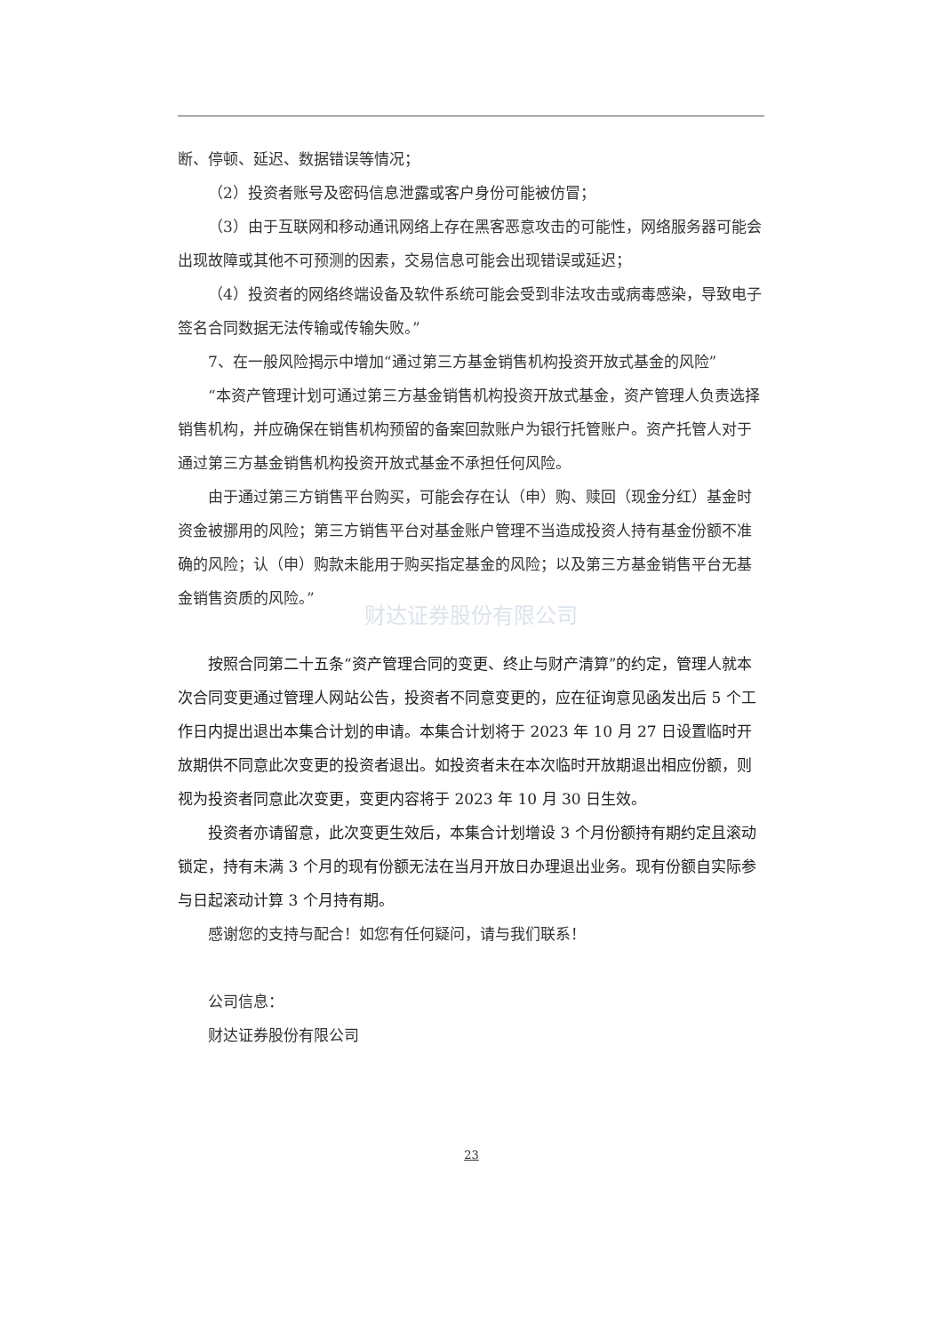断、停顿、延迟、数据错误等情况；
（2）投资者账号及密码信息泄露或客户身份可能被仿冒；
（3）由于互联网和移动通讯网络上存在黑客恶意攻击的可能性，网络服务器可能会出现故障或其他不可预测的因素，交易信息可能会出现错误或延迟；
（4）投资者的网络终端设备及软件系统可能会受到非法攻击或病毒感染，导致电子签名合同数据无法传输或传输失败。”
7、在一般风险揭示中增加“通过第三方基金销售机构投资开放式基金的风险”
“本资产管理计划可通过第三方基金销售机构投资开放式基金，资产管理人负责选择销售机构，并应确保在销售机构预留的备案回款账户为银行托管账户。资产托管人对于通过第三方基金销售机构投资开放式基金不承担任何风险。
由于通过第三方销售平台购买，可能会存在认（申）购、赎回（现金分红）基金时资金被挪用的风险；第三方销售平台对基金账户管理不当造成投资人持有基金份额不准确的风险；认（申）购款未能用于购买指定基金的风险；以及第三方基金销售平台无基金销售资质的风险。”
财达证券股份有限公司
按照合同第二十五条“资产管理合同的变更、终止与财产清算”的约定，管理人就本次合同变更通过管理人网站公告，投资者不同意变更的，应在征询意见函发出后 5 个工作日内提出退出本集合计划的申请。本集合计划将于 2023 年 10 月 27 日设置临时开放期供不同意此次变更的投资者退出。如投资者未在本次临时开放期退出相应份额，则视为投资者同意此次变更，变更内容将于 2023 年 10 月 30 日生效。
投资者亦请留意，此次变更生效后，本集合计划增设 3 个月份额持有期约定且滚动锁定，持有未满 3 个月的现有份额无法在当月开放日办理退出业务。现有份额自实际参与日起滚动计算 3 个月持有期。
感谢您的支持与配合！如您有任何疑问，请与我们联系！
公司信息：
财达证券股份有限公司
23